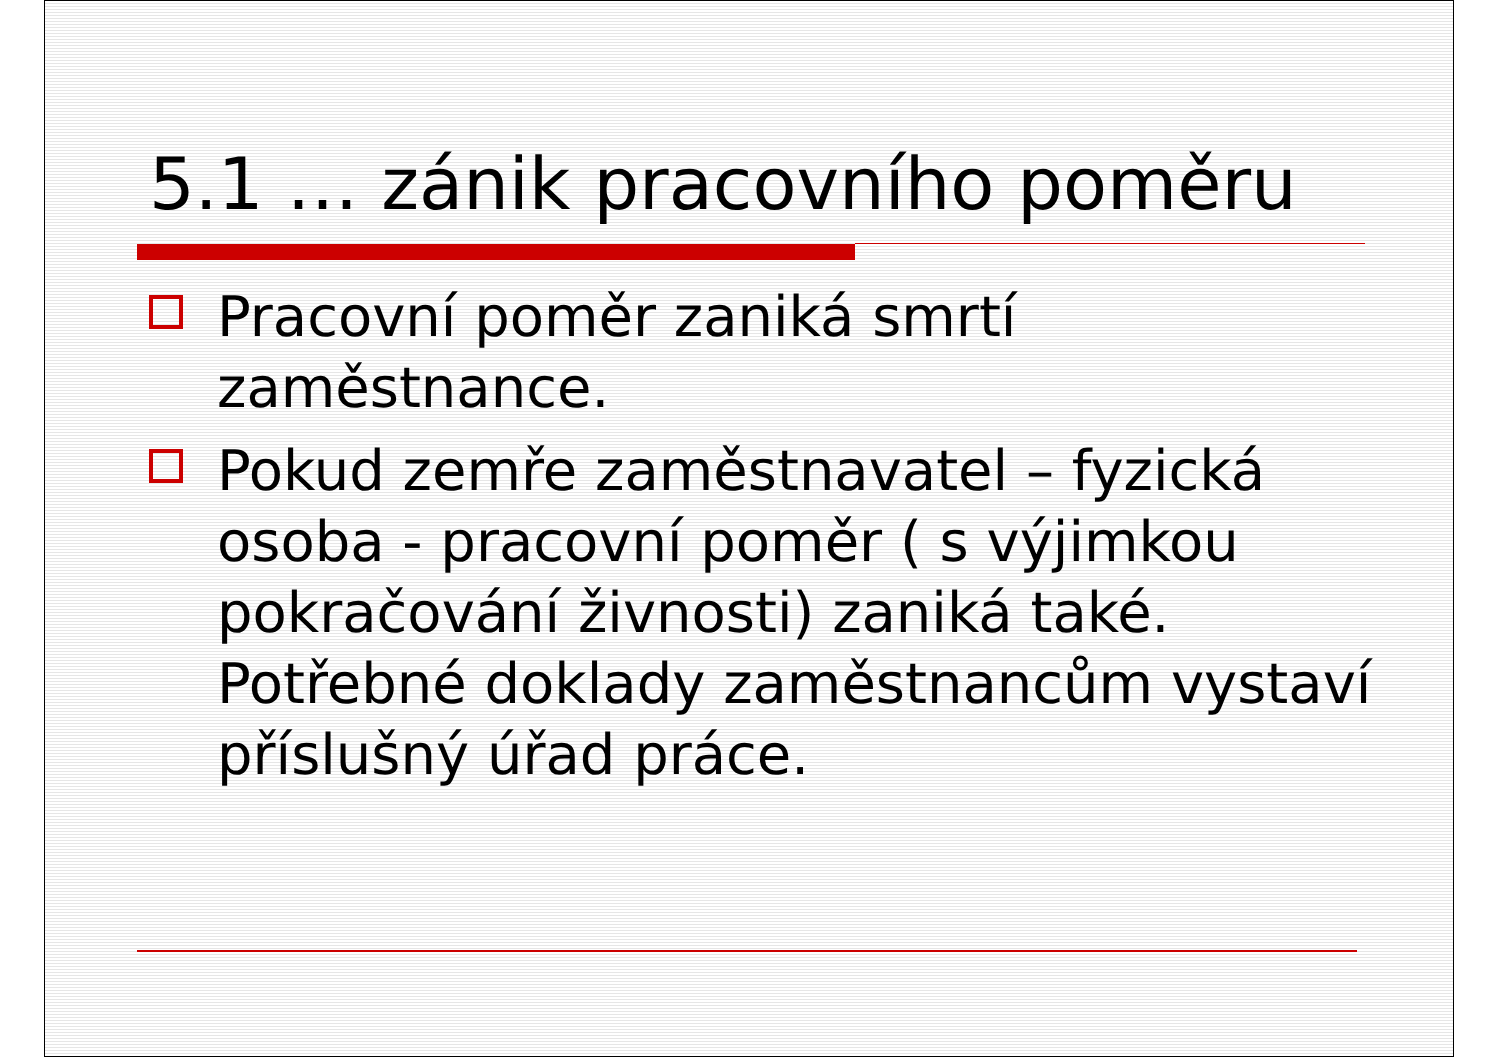5.1 … zánik pracovního poměru
Pracovní poměr zaniká smrtí zaměstnance.
Pokud zemře zaměstnavatel – fyzická osoba - pracovní poměr ( s výjimkou pokračování živnosti) zaniká také. Potřebné doklady zaměstnancům vystaví příslušný úřad práce.